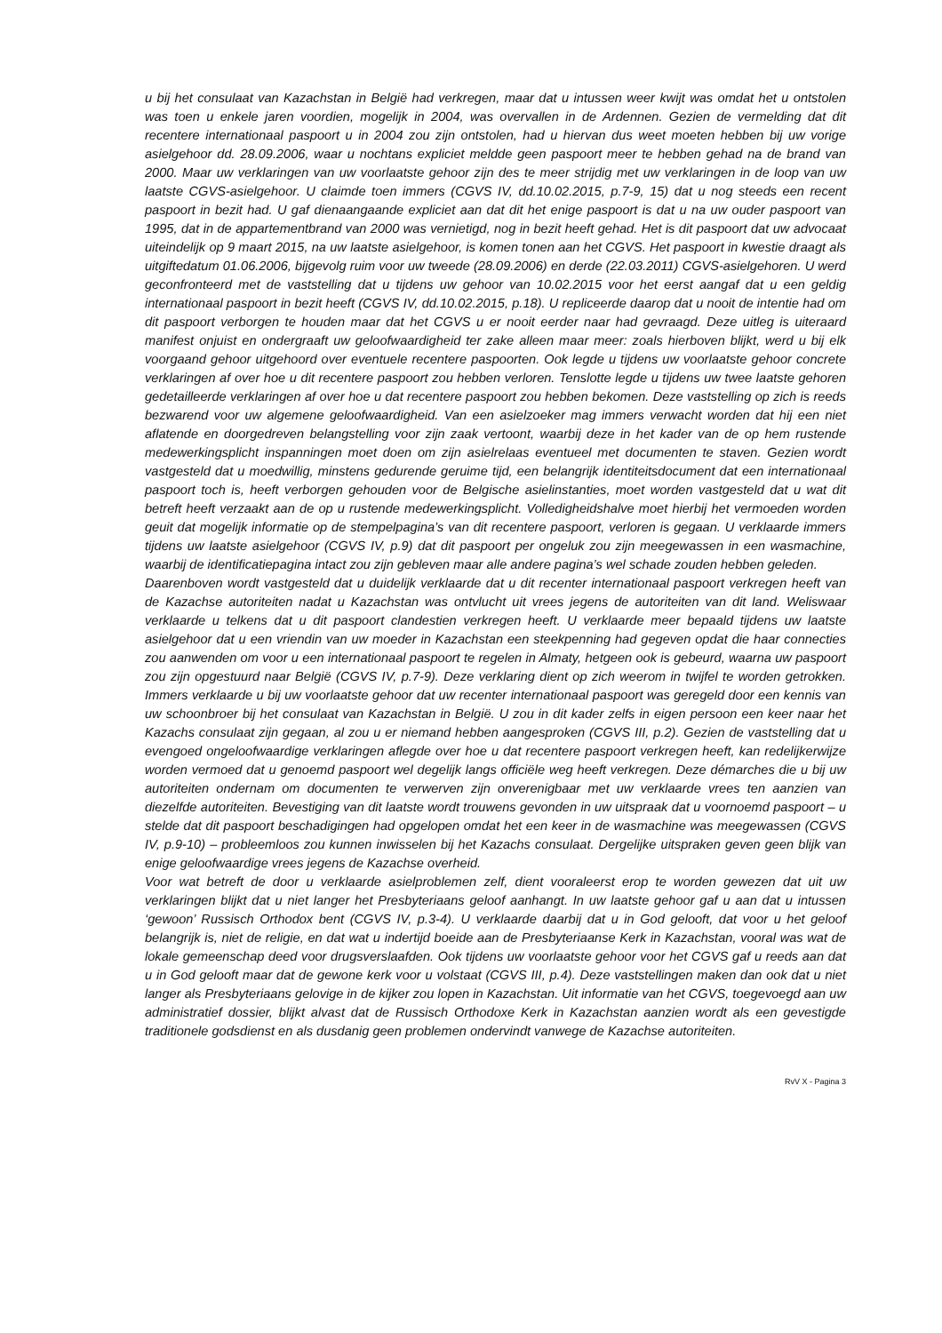u bij het consulaat van Kazachstan in België had verkregen, maar dat u intussen weer kwijt was omdat het u ontstolen was toen u enkele jaren voordien, mogelijk in 2004, was overvallen in de Ardennen. Gezien de vermelding dat dit recentere internationaal paspoort u in 2004 zou zijn ontstolen, had u hiervan dus weet moeten hebben bij uw vorige asielgehoor dd. 28.09.2006, waar u nochtans expliciet meldde geen paspoort meer te hebben gehad na de brand van 2000. Maar uw verklaringen van uw voorlaatste gehoor zijn des te meer strijdig met uw verklaringen in de loop van uw laatste CGVS-asielgehoor. U claimde toen immers (CGVS IV, dd.10.02.2015, p.7-9, 15) dat u nog steeds een recent paspoort in bezit had. U gaf dienaangaande expliciet aan dat dit het enige paspoort is dat u na uw ouder paspoort van 1995, dat in de appartementbrand van 2000 was vernietigd, nog in bezit heeft gehad. Het is dit paspoort dat uw advocaat uiteindelijk op 9 maart 2015, na uw laatste asielgehoor, is komen tonen aan het CGVS. Het paspoort in kwestie draagt als uitgiftedatum 01.06.2006, bijgevolg ruim voor uw tweede (28.09.2006) en derde (22.03.2011) CGVS-asielgehoren. U werd geconfronteerd met de vaststelling dat u tijdens uw gehoor van 10.02.2015 voor het eerst aangaf dat u een geldig internationaal paspoort in bezit heeft (CGVS IV, dd.10.02.2015, p.18). U repliceerde daarop dat u nooit de intentie had om dit paspoort verborgen te houden maar dat het CGVS u er nooit eerder naar had gevraagd. Deze uitleg is uiteraard manifest onjuist en ondergraaft uw geloofwaardigheid ter zake alleen maar meer: zoals hierboven blijkt, werd u bij elk voorgaand gehoor uitgehoord over eventuele recentere paspoorten. Ook legde u tijdens uw voorlaatste gehoor concrete verklaringen af over hoe u dit recentere paspoort zou hebben verloren. Tenslotte legde u tijdens uw twee laatste gehoren gedetailleerde verklaringen af over hoe u dat recentere paspoort zou hebben bekomen. Deze vaststelling op zich is reeds bezwarend voor uw algemene geloofwaardigheid. Van een asielzoeker mag immers verwacht worden dat hij een niet aflatende en doorgedreven belangstelling voor zijn zaak vertoont, waarbij deze in het kader van de op hem rustende medewerkingsplicht inspanningen moet doen om zijn asielrelaas eventueel met documenten te staven. Gezien wordt vastgesteld dat u moedwillig, minstens gedurende geruime tijd, een belangrijk identiteitsdocument dat een internationaal paspoort toch is, heeft verborgen gehouden voor de Belgische asielinstanties, moet worden vastgesteld dat u wat dit betreft heeft verzaakt aan de op u rustende medewerkingsplicht. Volledigheidshalve moet hierbij het vermoeden worden geuit dat mogelijk informatie op de stempelpagina’s van dit recentere paspoort, verloren is gegaan. U verklaarde immers tijdens uw laatste asielgehoor (CGVS IV, p.9) dat dit paspoort per ongeluk zou zijn meegewassen in een wasmachine, waarbij de identificatiepagina intact zou zijn gebleven maar alle andere pagina’s wel schade zouden hebben geleden.
Daarenboven wordt vastgesteld dat u duidelijk verklaarde dat u dit recenter internationaal paspoort verkregen heeft van de Kazachse autoriteiten nadat u Kazachstan was ontvlucht uit vrees jegens de autoriteiten van dit land. Weliswaar verklaarde u telkens dat u dit paspoort clandestien verkregen heeft. U verklaarde meer bepaald tijdens uw laatste asielgehoor dat u een vriendin van uw moeder in Kazachstan een steekpenning had gegeven opdat die haar connecties zou aanwenden om voor u een internationaal paspoort te regelen in Almaty, hetgeen ook is gebeurd, waarna uw paspoort zou zijn opgestuurd naar België (CGVS IV, p.7-9). Deze verklaring dient op zich weerom in twijfel te worden getrokken. Immers verklaarde u bij uw voorlaatste gehoor dat uw recenter internationaal paspoort was geregeld door een kennis van uw schoonbroer bij het consulaat van Kazachstan in België. U zou in dit kader zelfs in eigen persoon een keer naar het Kazachs consulaat zijn gegaan, al zou u er niemand hebben aangesproken (CGVS III, p.2). Gezien de vaststelling dat u evengoed ongeloofwaardige verklaringen aflegde over hoe u dat recentere paspoort verkregen heeft, kan redelijkerwijze worden vermoed dat u genoemd paspoort wel degelijk langs officiële weg heeft verkregen. Deze démarches die u bij uw autoriteiten ondernam om documenten te verwerven zijn onverenigbaar met uw verklaarde vrees ten aanzien van diezelfde autoriteiten. Bevestiging van dit laatste wordt trouwens gevonden in uw uitspraak dat u voornoemd paspoort – u stelde dat dit paspoort beschadigingen had opgelopen omdat het een keer in de wasmachine was meegewassen (CGVS IV, p.9-10) – probleemloos zou kunnen inwisselen bij het Kazachs consulaat. Dergelijke uitspraken geven geen blijk van enige geloofwaardige vrees jegens de Kazachse overheid.
Voor wat betreft de door u verklaarde asielproblemen zelf, dient vooraleerst erop te worden gewezen dat uit uw verklaringen blijkt dat u niet langer het Presbyteriaans geloof aanhangt. In uw laatste gehoor gaf u aan dat u intussen ‘gewoon’ Russisch Orthodox bent (CGVS IV, p.3-4). U verklaarde daarbij dat u in God gelooft, dat voor u het geloof belangrijk is, niet de religie, en dat wat u indertijd boeide aan de Presbyteriaanse Kerk in Kazachstan, vooral was wat de lokale gemeenschap deed voor drugsverslaafden. Ook tijdens uw voorlaatste gehoor voor het CGVS gaf u reeds aan dat u in God gelooft maar dat de gewone kerk voor u volstaat (CGVS III, p.4). Deze vaststellingen maken dan ook dat u niet langer als Presbyteriaans gelovige in de kijker zou lopen in Kazachstan. Uit informatie van het CGVS, toegevoegd aan uw administratief dossier, blijkt alvast dat de Russisch Orthodoxe Kerk in Kazachstan aanzien wordt als een gevestigde traditionele godsdienst en als dusdanig geen problemen ondervindt vanwege de Kazachse autoriteiten.
RvV X - Pagina 3